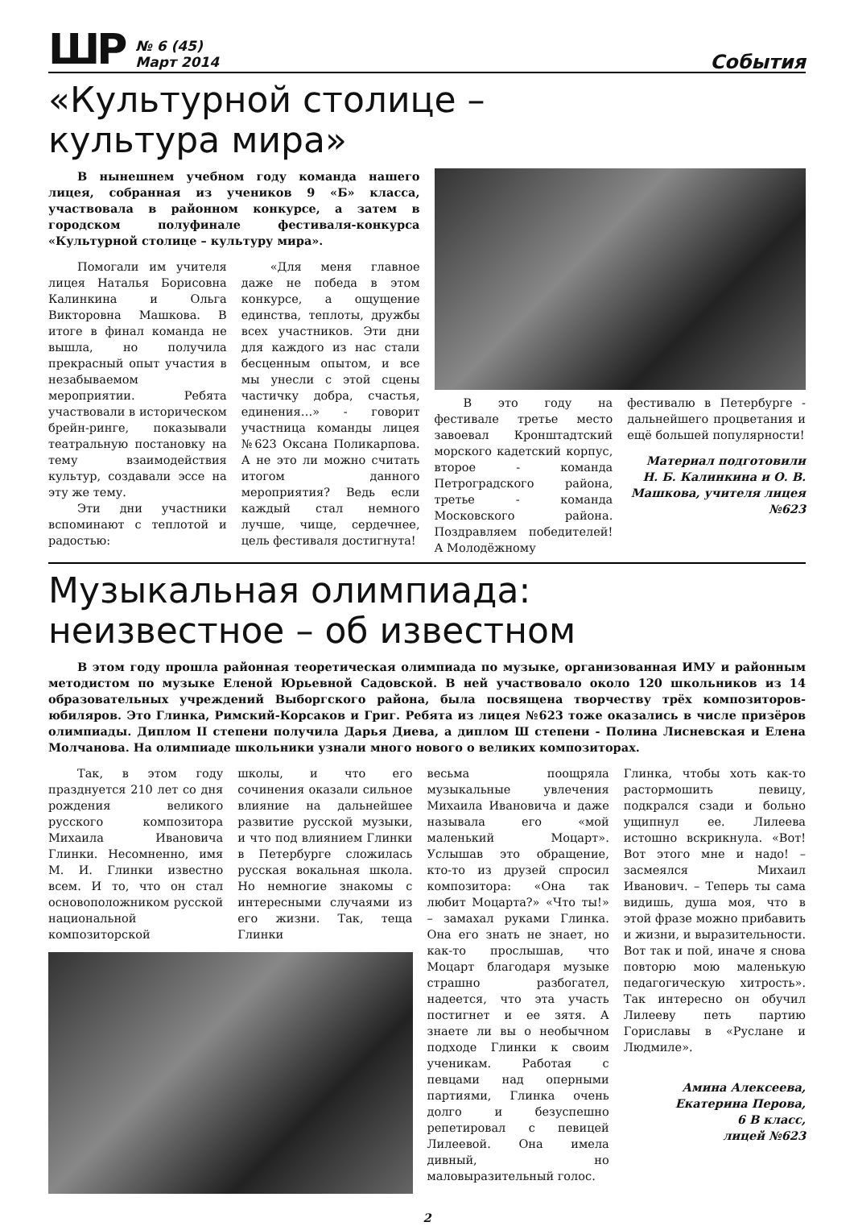ШР
№ 6 (45)
Март 2014
События
«Культурной столице –
культура мира»
В нынешнем учебном году команда нашего лицея, собранная из учеников 9 «Б» класса, участвовала в районном конкурсе, а затем в городском полуфинале фестиваля-конкурса «Культурной столице – культуру мира».
Помогали им учителя лицея Наталья Борисовна Калинкина и Ольга Викторовна Машкова. В итоге в финал команда не вышла, но получила прекрасный опыт участия в незабываемом мероприятии. Ребята участвовали в историческом брейн-ринге, показывали театральную постановку на тему взаимодействия культур, создавали эссе на эту же тему.
Эти дни участники вспоминают с теплотой и радостью:
«Для меня главное даже не победа в этом конкурсе, а ощущение единства, теплоты, дружбы всех участников. Эти дни для каждого из нас стали бесценным опытом, и все мы унесли с этой сцены частичку добра, счастья, единения…» - говорит участница команды лицея №623 Оксана Поликарпова. А не это ли можно считать итогом данного мероприятия? Ведь если каждый стал немного лучше, чище, сердечнее, цель фестиваля достигнута!
В это году на фестивале третье место завоевал Кронштадтский морского кадетский корпус, второе - команда Петроградского района, третье - команда Московского района. Поздравляем победителей! А Молодёжному
фестивалю в Петербурге - дальнейшего процветания и ещё большей популярности!
Материал подготовили Н. Б. Калинкина и О. В. Машкова, учителя лицея №623
Музыкальная олимпиада:
неизвестное – об известном
В этом году прошла районная теоретическая олимпиада по музыке, организованная ИМУ и районным методистом по музыке Еленой Юрьевной Садовской. В ней участвовало около 120 школьников из 14 образовательных учреждений Выборгского района, была посвящена творчеству трёх композиторов-юбиляров. Это Глинка, Римский-Корсаков и Григ. Ребята из лицея №623 тоже оказались в числе призёров олимпиады. Диплом II степени получила Дарья Диева, а диплом Ш степени - Полина Лисневская и Елена Молчанова. На олимпиаде школьники узнали много нового о великих композиторах.
Так, в этом году празднуется 210 лет со дня рождения великого русского композитора Михаила Ивановича Глинки. Несомненно, имя М. И. Глинки известно всем. И то, что он стал основоположником русской национальной композиторской
школы, и что его сочинения оказали сильное влияние на дальнейшее развитие русской музыки, и что под влиянием Глинки в Петербурге сложилась русская вокальная школа. Но немногие знакомы с интересными случаями из его жизни. Так, теща Глинки
весьма поощряла музыкальные увлечения Михаила Ивановича и даже называла его «мой маленький Моцарт». Услышав это обращение, кто-то из друзей спросил композитора: «Она так любит Моцарта?» «Что ты!» – замахал руками Глинка. Она его знать не знает, но как-то прослышав, что Моцарт благодаря музыке страшно разбогател, надеется, что эта участь постигнет и ее зятя. А знаете ли вы о необычном подходе Глинки к своим ученикам. Работая с певцами над оперными партиями, Глинка очень долго и безуспешно репетировал с певицей Лилеевой. Она имела дивный, но маловыразительный голос.
Глинка, чтобы хоть как-то растормошить певицу, подкрался сзади и больно ущипнул ее. Лилеева истошно вскрикнула. «Вот! Вот этого мне и надо! – засмеялся Михаил Иванович. – Теперь ты сама видишь, душа моя, что в этой фразе можно прибавить и жизни, и выразительности. Вот так и пой, иначе я снова повторю мою маленькую педагогическую хитрость». Так интересно он обучил Лилееву петь партию Гориславы в «Руслане и Людмиле».
Амина Алексеева,
Екатерина Перова,
6 В класс,
лицей №623
2